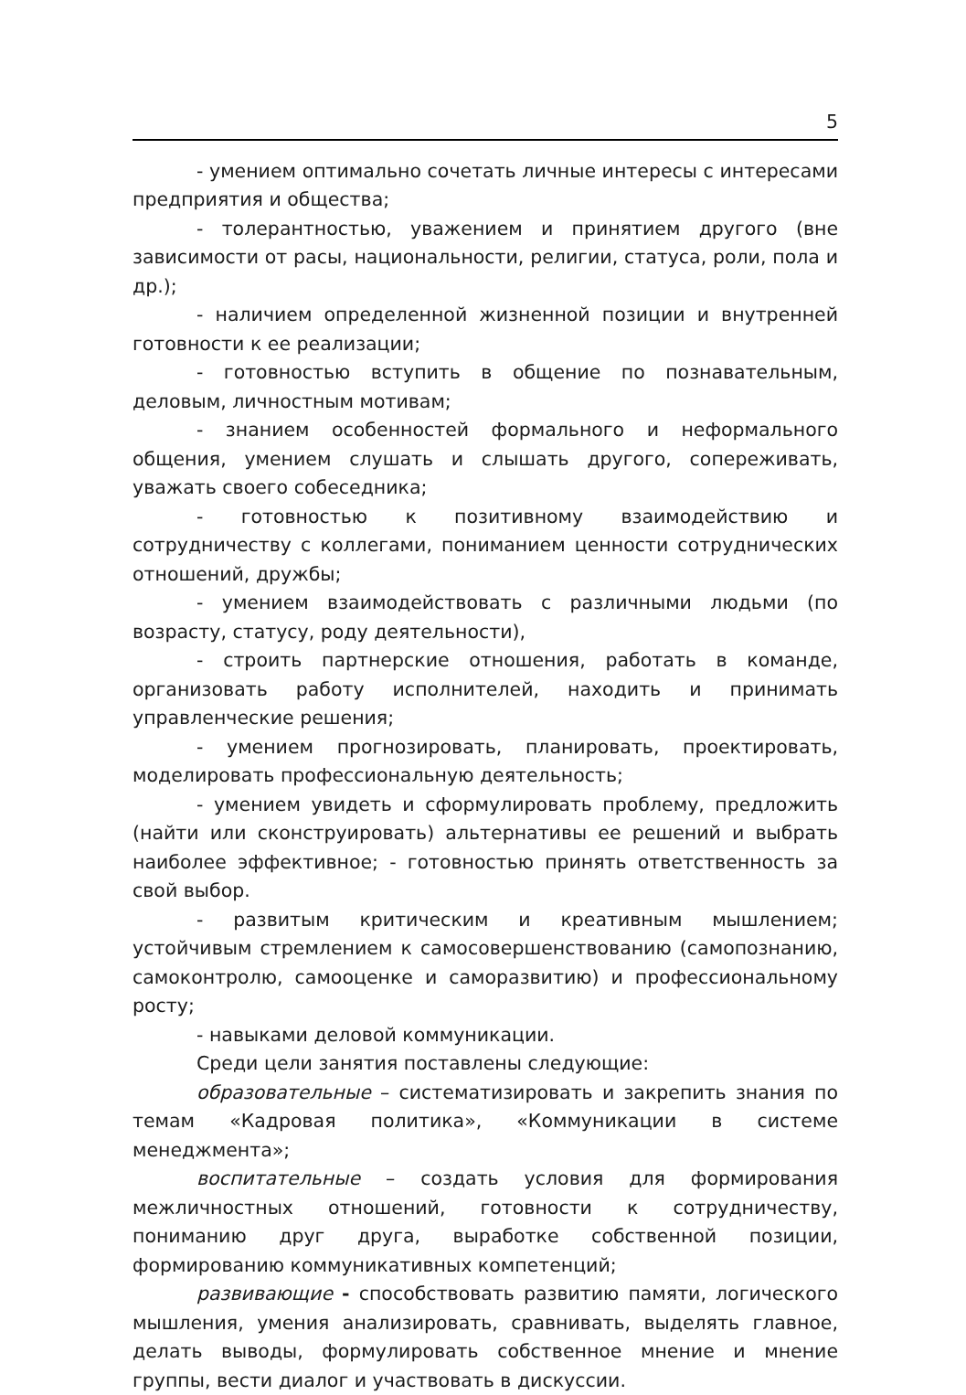5
- умением оптимально сочетать личные интересы с интересами предприятия и общества;
- толерантностью, уважением и принятием другого (вне зависимости от расы, национальности, религии, статуса, роли, пола и др.);
- наличием определенной жизненной позиции и внутренней готовности к ее реализации;
- готовностью вступить в общение по познавательным, деловым, личностным мотивам;
- знанием особенностей формального и неформального общения, умением слушать и слышать другого, сопереживать, уважать своего собеседника;
- готовностью к позитивному взаимодействию и сотрудничеству с коллегами, пониманием ценности сотруднических отношений, дружбы;
- умением взаимодействовать с различными людьми (по возрасту, статусу, роду деятельности),
- строить партнерские отношения, работать в команде, организовать работу исполнителей, находить и принимать управленческие решения;
- умением прогнозировать, планировать, проектировать, моделировать профессиональную деятельность;
- умением увидеть и сформулировать проблему, предложить (найти или сконструировать) альтернативы ее решений и выбрать наиболее эффективное; - готовностью принять ответственность за свой выбор.
- развитым критическим и креативным мышлением; устойчивым стремлением к самосовершенствованию (самопознанию, самоконтролю, самооценке и саморазвитию) и профессиональному росту;
- навыками деловой коммуникации.
Среди цели занятия поставлены следующие:
образовательные – систематизировать и закрепить знания по темам «Кадровая политика», «Коммуникации в системе менеджмента»;
воспитательные – создать условия для формирования межличностных отношений, готовности к сотрудничеству, пониманию друг друга, выработке собственной позиции, формированию коммуникативных компетенций;
развивающие - способствовать развитию памяти, логического мышления, умения анализировать, сравнивать, выделять главное, делать выводы, формулировать собственное мнение и мнение группы, вести диалог и участвовать в дискуссии.